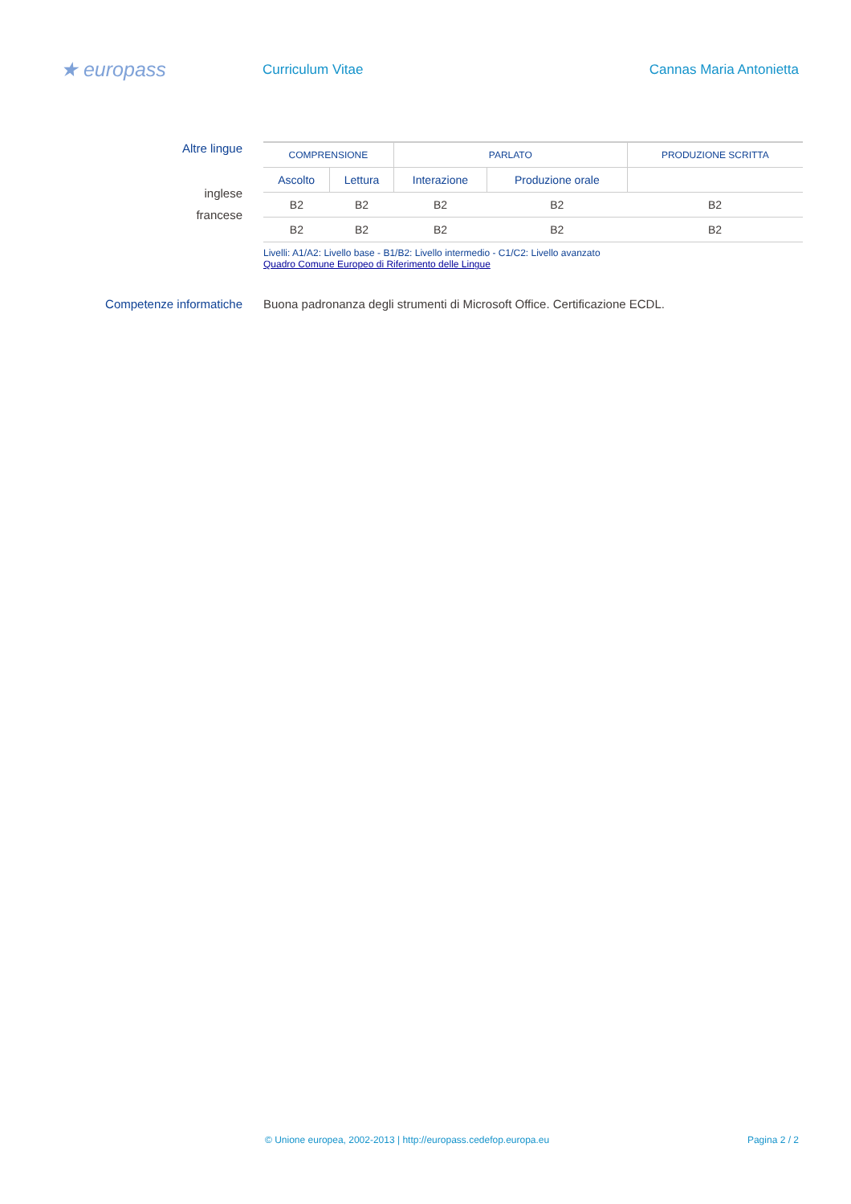★ europass
Curriculum Vitae Cannas Maria Antonietta
Altre lingue
inglese
francese
| COMPRENSIONE | | PARLATO | | PRODUZIONE SCRITTA |
| --- | --- | --- | --- | --- |
| Ascolto | Lettura | Interazione | Produzione orale | |
| B2 | B2 | B2 | B2 | B2 |
| B2 | B2 | B2 | B2 | B2 |
Livelli: A1/A2: Livello base - B1/B2: Livello intermedio - C1/C2: Livello avanzato
Quadro Comune Europeo di Riferimento delle Lingue
Competenze informatiche Buona padronanza degli strumenti di Microsoft Office. Certificazione ECDL.
© Unione europea, 2002-2013 | http://europass.cedefop.europa.eu Pagina 2 / 2